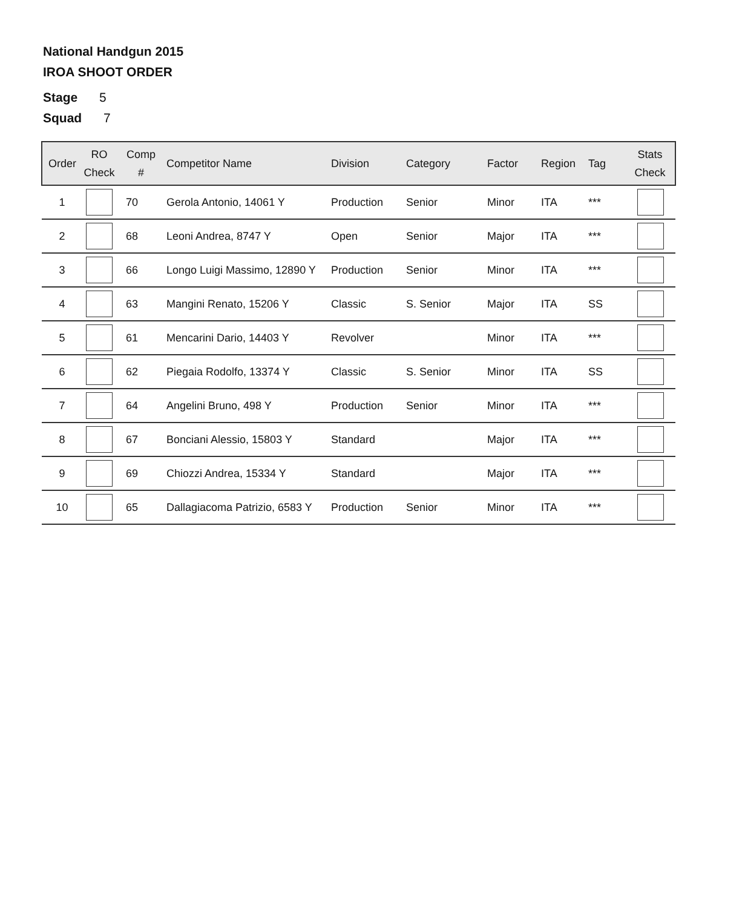National Handgun 2015
IROA SHOOT ORDER
Stage 5
Squad 7
| Order | RO Check | Comp # | Competitor Name | Division | Category | Factor | Region | Tag | Stats Check |
| --- | --- | --- | --- | --- | --- | --- | --- | --- | --- |
| 1 | | 70 | Gerola Antonio, 14061 Y | Production | Senior | Minor | ITA | *** | |
| 2 | | 68 | Leoni Andrea, 8747 Y | Open | Senior | Major | ITA | *** | |
| 3 | | 66 | Longo Luigi Massimo, 12890 Y | Production | Senior | Minor | ITA | *** | |
| 4 | | 63 | Mangini Renato, 15206 Y | Classic | S. Senior | Major | ITA | SS | |
| 5 | | 61 | Mencarini Dario, 14403 Y | Revolver | | Minor | ITA | *** | |
| 6 | | 62 | Piegaia Rodolfo, 13374 Y | Classic | S. Senior | Minor | ITA | SS | |
| 7 | | 64 | Angelini Bruno, 498 Y | Production | Senior | Minor | ITA | *** | |
| 8 | | 67 | Bonciani Alessio, 15803 Y | Standard | | Major | ITA | *** | |
| 9 | | 69 | Chiozzi Andrea, 15334 Y | Standard | | Major | ITA | *** | |
| 10 | | 65 | Dallagiacoma Patrizio, 6583 Y | Production | Senior | Minor | ITA | *** | |